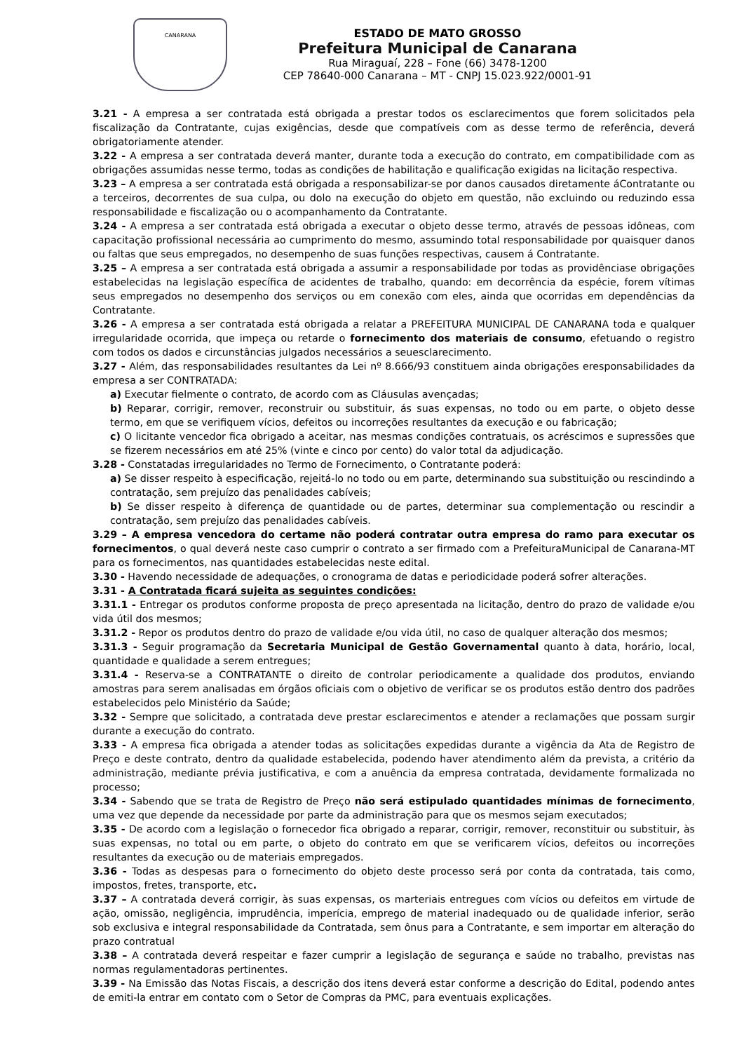CANARANA
ESTADO DE MATO GROSSO
Prefeitura Municipal de Canarana
Rua Miraguaí, 228 – Fone (66) 3478-1200
CEP 78640-000 Canarana – MT - CNPJ 15.023.922/0001-91
3.21 - A empresa a ser contratada está obrigada a prestar todos os esclarecimentos que forem solicitados pela fiscalização da Contratante, cujas exigências, desde que compatíveis com as desse termo de referência, deverá obrigatoriamente atender.
3.22 - A empresa a ser contratada deverá manter, durante toda a execução do contrato, em compatibilidade com as obrigações assumidas nesse termo, todas as condições de habilitação e qualificação exigidas na licitação respectiva.
3.23 – A empresa a ser contratada está obrigada a responsabilizar-se por danos causados diretamente áContratante ou a terceiros, decorrentes de sua culpa, ou dolo na execução do objeto em questão, não excluindo ou reduzindo essa responsabilidade e fiscalização ou o acompanhamento da Contratante.
3.24 - A empresa a ser contratada está obrigada a executar o objeto desse termo, através de pessoas idôneas, com capacitação profissional necessária ao cumprimento do mesmo, assumindo total responsabilidade por quaisquer danos ou faltas que seus empregados, no desempenho de suas funções respectivas, causem á Contratante.
3.25 – A empresa a ser contratada está obrigada a assumir a responsabilidade por todas as providênciase obrigações estabelecidas na legislação específica de acidentes de trabalho, quando: em decorrência da espécie, forem vítimas seus empregados no desempenho dos serviços ou em conexão com eles, ainda que ocorridas em dependências da Contratante.
3.26 - A empresa a ser contratada está obrigada a relatar a PREFEITURA MUNICIPAL DE CANARANA toda e qualquer irregularidade ocorrida, que impeça ou retarde o fornecimento dos materiais de consumo, efetuando o registro com todos os dados e circunstâncias julgados necessários a seuesclarecimento.
3.27 - Além, das responsabilidades resultantes da Lei nº 8.666/93 constituem ainda obrigações eresponsabilidades da empresa a ser CONTRATADA:
a) Executar fielmente o contrato, de acordo com as Cláusulas avençadas;
b) Reparar, corrigir, remover, reconstruir ou substituir, ás suas expensas, no todo ou em parte, o objeto desse termo, em que se verifiquem vícios, defeitos ou incorreções resultantes da execução e ou fabricação;
c) O licitante vencedor fica obrigado a aceitar, nas mesmas condições contratuais, os acréscimos e supressões que se fizerem necessários em até 25% (vinte e cinco por cento) do valor total da adjudicação.
3.28 - Constatadas irregularidades no Termo de Fornecimento, o Contratante poderá:
a) Se disser respeito à especificação, rejeitá-lo no todo ou em parte, determinando sua substituição ou rescindindo a contratação, sem prejuízo das penalidades cabíveis;
b) Se disser respeito à diferença de quantidade ou de partes, determinar sua complementação ou rescindir a contratação, sem prejuízo das penalidades cabíveis.
3.29 – A empresa vencedora do certame não poderá contratar outra empresa do ramo para executar os fornecimentos, o qual deverá neste caso cumprir o contrato a ser firmado com a PrefeituraMunicipal de Canarana-MT para os fornecimentos, nas quantidades estabelecidas neste edital.
3.30 - Havendo necessidade de adequações, o cronograma de datas e periodicidade poderá sofrer alterações.
3.31 - A Contratada ficará sujeita as seguintes condições:
3.31.1 - Entregar os produtos conforme proposta de preço apresentada na licitação, dentro do prazo de validade e/ou vida útil dos mesmos;
3.31.2 - Repor os produtos dentro do prazo de validade e/ou vida útil, no caso de qualquer alteração dos mesmos;
3.31.3 - Seguir programação da Secretaria Municipal de Gestão Governamental quanto à data, horário, local, quantidade e qualidade a serem entregues;
3.31.4 - Reserva-se a CONTRATANTE o direito de controlar periodicamente a qualidade dos produtos, enviando amostras para serem analisadas em órgãos oficiais com o objetivo de verificar se os produtos estão dentro dos padrões estabelecidos pelo Ministério da Saúde;
3.32 - Sempre que solicitado, a contratada deve prestar esclarecimentos e atender a reclamações que possam surgir durante a execução do contrato.
3.33 - A empresa fica obrigada a atender todas as solicitações expedidas durante a vigência da Ata de Registro de Preço e deste contrato, dentro da qualidade estabelecida, podendo haver atendimento além da prevista, a critério da administração, mediante prévia justificativa, e com a anuência da empresa contratada, devidamente formalizada no processo;
3.34 - Sabendo que se trata de Registro de Preço não será estipulado quantidades mínimas de fornecimento, uma vez que depende da necessidade por parte da administração para que os mesmos sejam executados;
3.35 - De acordo com a legislação o fornecedor fica obrigado a reparar, corrigir, remover, reconstituir ou substituir, às suas expensas, no total ou em parte, o objeto do contrato em que se verificarem vícios, defeitos ou incorreções resultantes da execução ou de materiais empregados.
3.36 - Todas as despesas para o fornecimento do objeto deste processo será por conta da contratada, tais como, impostos, fretes, transporte, etc.
3.37 – A contratada deverá corrigir, às suas expensas, os marteriais entregues com vícios ou defeitos em virtude de ação, omissão, negligência, imprudência, imperícia, emprego de material inadequado ou de qualidade inferior, serão sob exclusiva e integral responsabilidade da Contratada, sem ônus para a Contratante, e sem importar em alteração do prazo contratual
3.38 – A contratada deverá respeitar e fazer cumprir a legislação de segurança e saúde no trabalho, previstas nas normas regulamentadoras pertinentes.
3.39 - Na Emissão das Notas Fiscais, a descrição dos itens deverá estar conforme a descrição do Edital, podendo antes de emiti-la entrar em contato com o Setor de Compras da PMC, para eventuais explicações.